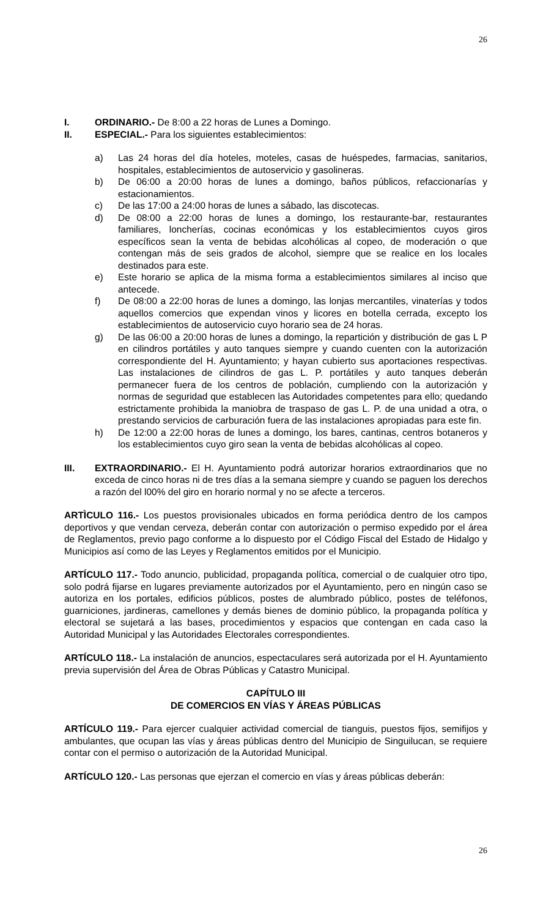26
I. ORDINARIO.- De 8:00 a 22 horas de Lunes a Domingo.
II. ESPECIAL.- Para los siguientes establecimientos:
a) Las 24 horas del día hoteles, moteles, casas de huéspedes, farmacias, sanitarios, hospitales, establecimientos de autoservicio y gasolineras.
b) De 06:00 a 20:00 horas de lunes a domingo, baños públicos, refaccionarías y estacionamientos.
c) De las 17:00 a 24:00 horas de lunes a sábado, las discotecas.
d) De 08:00 a 22:00 horas de lunes a domingo, los restaurante-bar, restaurantes familiares, loncherías, cocinas económicas y los establecimientos cuyos giros específicos sean la venta de bebidas alcohólicas al copeo, de moderación o que contengan más de seis grados de alcohol, siempre que se realice en los locales destinados para este.
e) Este horario se aplica de la misma forma a establecimientos similares al inciso que antecede.
f) De 08:00 a 22:00 horas de lunes a domingo, las lonjas mercantiles, vinaterías y todos aquellos comercios que expendan vinos y licores en botella cerrada, excepto los establecimientos de autoservicio cuyo horario sea de 24 horas.
g) De las 06:00 a 20:00 horas de lunes a domingo, la repartición y distribución de gas L P en cilindros portátiles y auto tanques siempre y cuando cuenten con la autorización correspondiente del H. Ayuntamiento; y hayan cubierto sus aportaciones respectivas. Las instalaciones de cilindros de gas L. P. portátiles y auto tanques deberán permanecer fuera de los centros de población, cumpliendo con la autorización y normas de seguridad que establecen las Autoridades competentes para ello; quedando estrictamente prohibida la maniobra de traspaso de gas L. P. de una unidad a otra, o prestando servicios de carburación fuera de las instalaciones apropiadas para este fin.
h) De 12:00 a 22:00 horas de lunes a domingo, los bares, cantinas, centros botaneros y los establecimientos cuyo giro sean la venta de bebidas alcohólicas al copeo.
III. EXTRAORDINARIO.- El H. Ayuntamiento podrá autorizar horarios extraordinarios que no exceda de cinco horas ni de tres días a la semana siempre y cuando se paguen los derechos a razón del l00% del giro en horario normal y no se afecte a terceros.
ARTÌCULO 116.- Los puestos provisionales ubicados en forma periódica dentro de los campos deportivos y que vendan cerveza, deberán contar con autorización o permiso expedido por el área de Reglamentos, previo pago conforme a lo dispuesto por el Código Fiscal del Estado de Hidalgo y Municipios así como de las Leyes y Reglamentos emitidos por el Municipio.
ARTÍCULO 117.- Todo anuncio, publicidad, propaganda política, comercial o de cualquier otro tipo, solo podrá fijarse en lugares previamente autorizados por el Ayuntamiento, pero en ningún caso se autoriza en los portales, edificios públicos, postes de alumbrado público, postes de teléfonos, guarniciones, jardineras, camellones y demás bienes de dominio público, la propaganda política y electoral se sujetará a las bases, procedimientos y espacios que contengan en cada caso la Autoridad Municipal y las Autoridades Electorales correspondientes.
ARTÍCULO 118.- La instalación de anuncios, espectaculares será autorizada por el H. Ayuntamiento previa supervisión del Área de Obras Públicas y Catastro Municipal.
CAPÍTULO III
DE COMERCIOS EN VÍAS Y ÁREAS PÚBLICAS
ARTÍCULO 119.- Para ejercer cualquier actividad comercial de tianguis, puestos fijos, semifijos y ambulantes, que ocupan las vías y áreas públicas dentro del Municipio de Singuilucan, se requiere contar con el permiso o autorización de la Autoridad Municipal.
ARTÍCULO 120.- Las personas que ejerzan el comercio en vías y áreas públicas deberán:
26